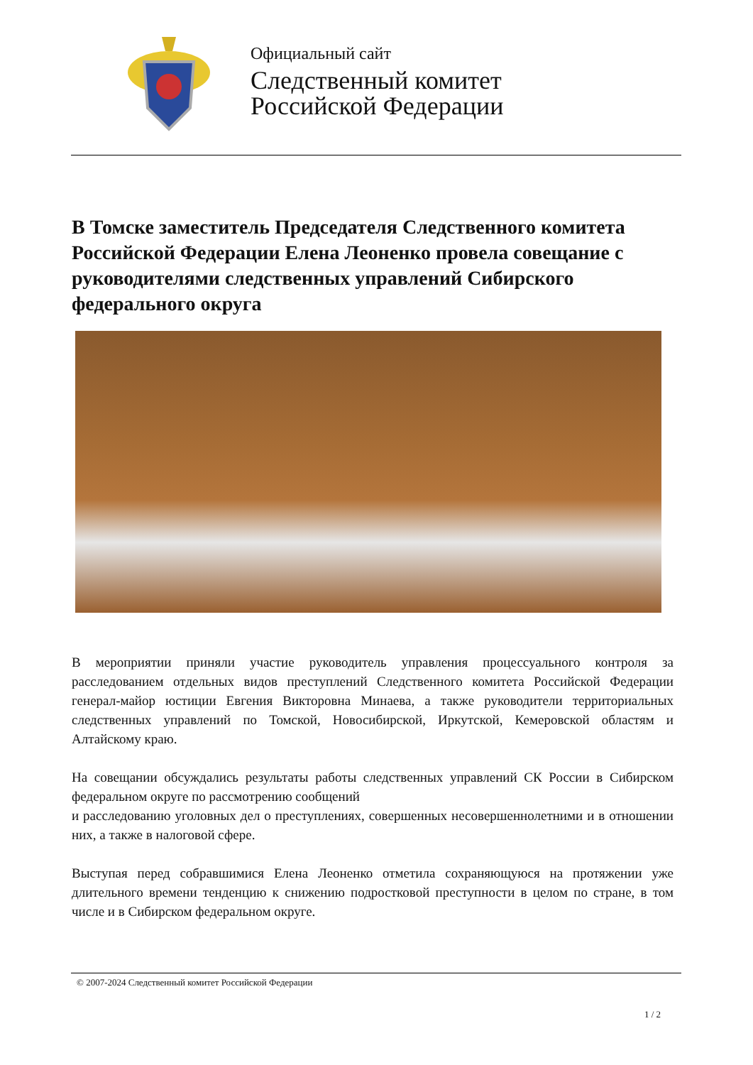Официальный сайт
Следственный комитет
Российской Федерации
В Томске заместитель Председателя Следственного комитета Российской Федерации Елена Леоненко провела совещание с руководителями следственных управлений Сибирского федерального округа
В мероприятии приняли участие руководитель управления процессуального контроля за расследованием отдельных видов преступлений Следственного комитета Российской Федерации генерал-майор юстиции Евгения Викторовна Минаева, а также руководители территориальных следственных управлений по Томской, Новосибирской, Иркутской, Кемеровской областям и Алтайскому краю.
На совещании обсуждались результаты работы следственных управлений СК России в Сибирском федеральном округе по рассмотрению сообщений
и расследованию уголовных дел о преступлениях, совершенных несовершеннолетними и в отношении них, а также в налоговой сфере.
Выступая перед собравшимися Елена Леоненко отметила сохраняющуюся на протяжении уже длительного времени тенденцию к снижению подростковой преступности в целом по стране, в том числе и в Сибирском федеральном округе.
© 2007-2024 Следственный комитет Российской Федерации
1 / 2